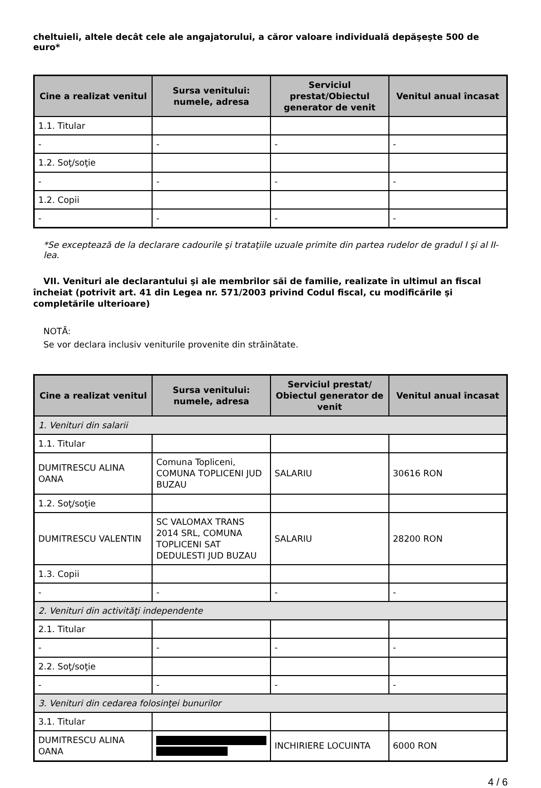cheltuieli, altele decât cele ale angajatorului, a căror valoare individuală depăşeşte 500 de euro*
| Cine a realizat venitul | Sursa venitului: numele, adresa | Serviciul prestat/Obiectul generator de venit | Venitul anual încasat |
| --- | --- | --- | --- |
| 1.1. Titular | | | |
| - | - | - | - |
| 1.2. Soţ/soţie | | | |
| - | - | - | - |
| 1.2. Copii | | | |
| - | - | - | - |
*Se exceptează de la declarare cadourile şi trataţiile uzuale primite din partea rudelor de gradul I şi al II-lea.
VII. Venituri ale declarantului şi ale membrilor săi de familie, realizate în ultimul an fiscal încheiat (potrivit art. 41 din Legea nr. 571/2003 privind Codul fiscal, cu modificările şi completările ulterioare)
NOTĂ:
Se vor declara inclusiv veniturile provenite din străinătate.
| Cine a realizat venitul | Sursa venitului: numele, adresa | Serviciul prestat/ Obiectul generator de venit | Venitul anual încasat |
| --- | --- | --- | --- |
| 1. Venituri din salarii | | | |
| 1.1. Titular | | | |
| DUMITRESCU ALINA OANA | Comuna Topliceni, COMUNA TOPLICENI JUD BUZAU | SALARIU | 30616 RON |
| 1.2. Soţ/soţie | | | |
| DUMITRESCU VALENTIN | SC VALOMAX TRANS 2014 SRL, COMUNA TOPLICENI SAT DEDULESTI JUD BUZAU | SALARIU | 28200 RON |
| 1.3. Copii | | | |
| - | - | - | - |
| 2. Venituri din activităţi independente | | | |
| 2.1. Titular | | | |
| - | - | - | - |
| 2.2. Soţ/soţie | | | |
| - | - | - | - |
| 3. Venituri din cedarea folosinţei bunurilor | | | |
| 3.1. Titular | | | |
| DUMITRESCU ALINA OANA | | INCHIRIERE LOCUINTA | 6000 RON |
4 / 6